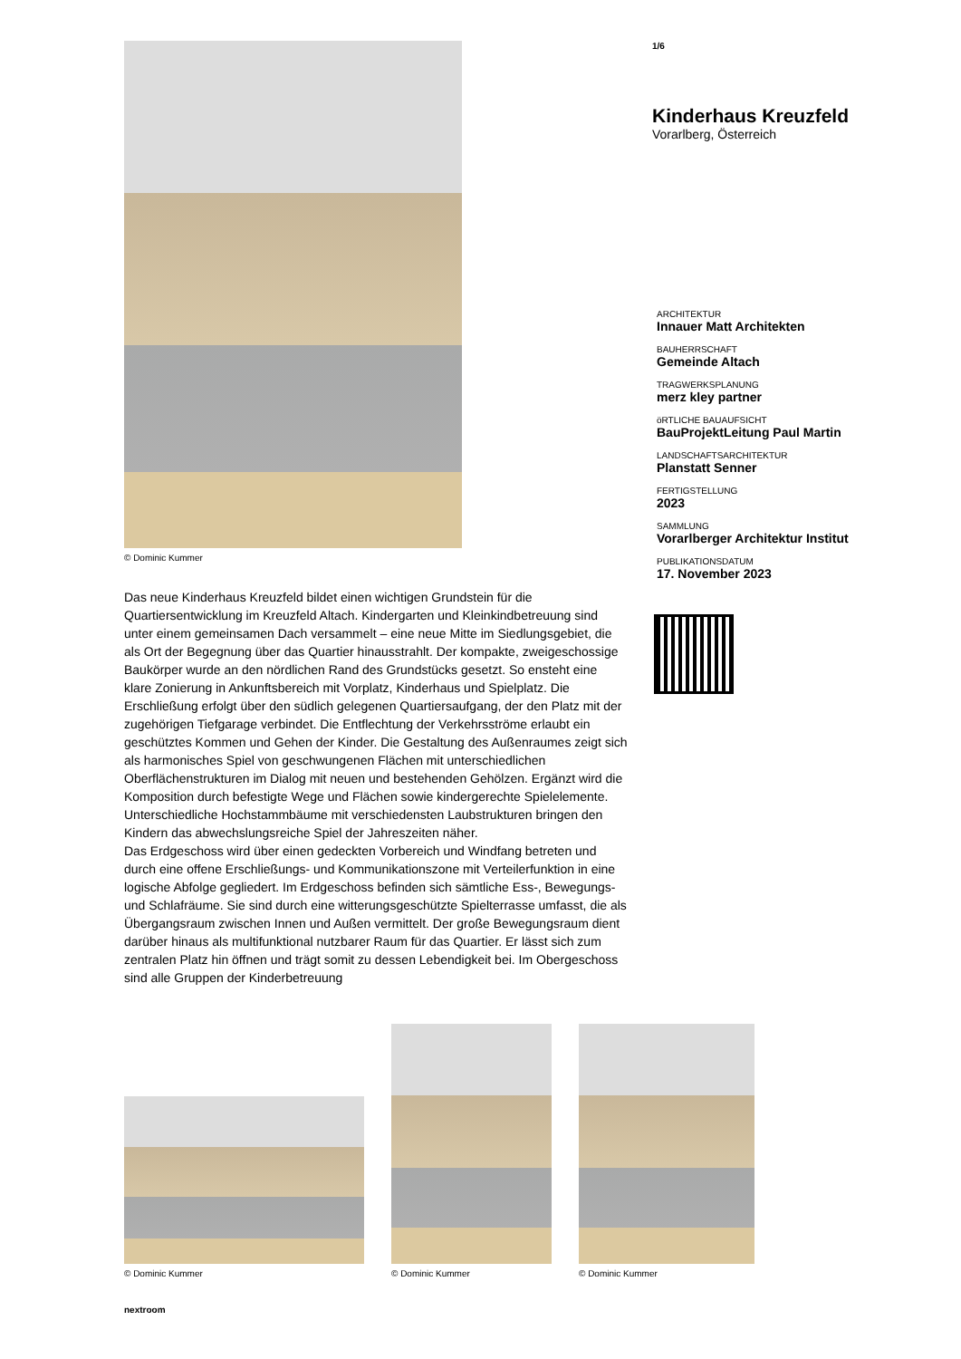© Dominic Kummer
Das neue Kinderhaus Kreuzfeld bildet einen wichtigen Grundstein für die Quartiersentwicklung im Kreuzfeld Altach. Kindergarten und Kleinkindbetreuung sind unter einem gemeinsamen Dach versammelt – eine neue Mitte im Siedlungsgebiet, die als Ort der Begegnung über das Quartier hinausstrahlt. Der kompakte, zweigeschossige Baukörper wurde an den nördlichen Rand des Grundstücks gesetzt. So ensteht eine klare Zonierung in Ankunftsbereich mit Vorplatz, Kinderhaus und Spielplatz. Die Erschließung erfolgt über den südlich gelegenen Quartiersaufgang, der den Platz mit der zugehörigen Tiefgarage verbindet. Die Entflechtung der Verkehrsströme erlaubt ein geschütztes Kommen und Gehen der Kinder. Die Gestaltung des Außenraumes zeigt sich als harmonisches Spiel von geschwungenen Flächen mit unterschiedlichen Oberflächenstrukturen im Dialog mit neuen und bestehenden Gehölzen. Ergänzt wird die Komposition durch befestigte Wege und Flächen sowie kindergerechte Spielelemente. Unterschiedliche Hochstammbäume mit verschiedensten Laubstrukturen bringen den Kindern das abwechslungsreiche Spiel der Jahreszeiten näher.
Das Erdgeschoss wird über einen gedeckten Vorbereich und Windfang betreten und durch eine offene Erschließungs- und Kommunikationszone mit Verteilerfunktion in eine logische Abfolge gegliedert. Im Erdgeschoss befinden sich sämtliche Ess-, Bewegungs- und Schlafräume. Sie sind durch eine witterungsgeschützte Spielterrasse umfasst, die als Übergangsraum zwischen Innen und Außen vermittelt. Der große Bewegungsraum dient darüber hinaus als multifunktional nutzbarer Raum für das Quartier. Er lässt sich zum zentralen Platz hin öffnen und trägt somit zu dessen Lebendigkeit bei. Im Obergeschoss sind alle Gruppen der Kinderbetreuung
1/6
Kinderhaus Kreuzfeld
Vorarlberg, Österreich
ARCHITEKTUR
Innauer Matt Architekten
BAUHERRSCHAFT
Gemeinde Altach
TRAGWERKSPLANUNG
merz kley partner
öRTLICHE BAUAUFSICHT
BauProjektLeitung Paul Martin
LANDSCHAFTSARCHITEKTUR
Planstatt Senner
FERTIGSTELLUNG
2023
SAMMLUNG
Vorarlberger Architektur Institut
PUBLIKATIONSDATUM
17. November 2023
© Dominic Kummer
© Dominic Kummer
© Dominic Kummer
nextroom